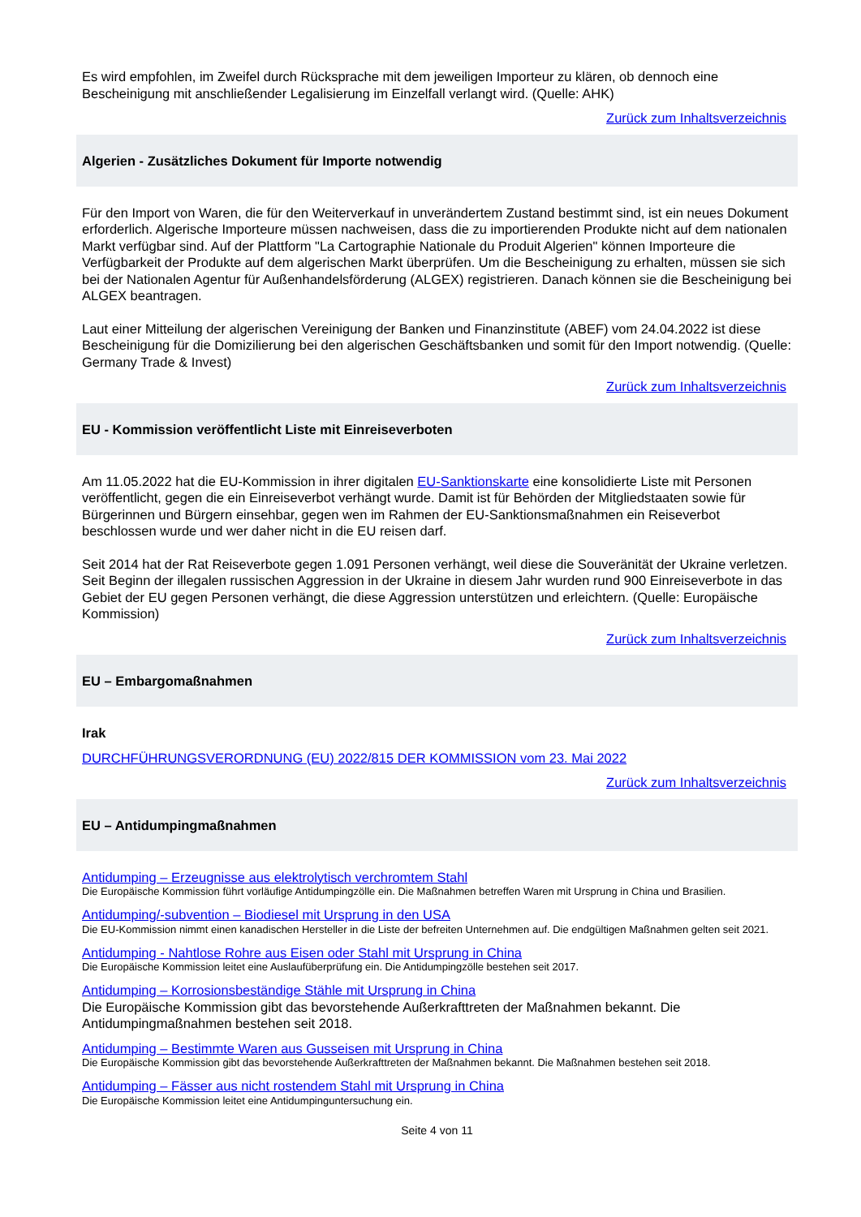Es wird empfohlen, im Zweifel durch Rücksprache mit dem jeweiligen Importeur zu klären, ob dennoch eine Bescheinigung mit anschließender Legalisierung im Einzelfall verlangt wird. (Quelle: AHK)
Zurück zum Inhaltsverzeichnis
Algerien - Zusätzliches Dokument für Importe notwendig
Für den Import von Waren, die für den Weiterverkauf in unverändertem Zustand bestimmt sind, ist ein neues Dokument erforderlich. Algerische Importeure müssen nachweisen, dass die zu importierenden Produkte nicht auf dem nationalen Markt verfügbar sind. Auf der Plattform "La Cartographie Nationale du Produit Algerien" können Importeure die Verfügbarkeit der Produkte auf dem algerischen Markt überprüfen. Um die Bescheinigung zu erhalten, müssen sie sich bei der Nationalen Agentur für Außenhandelsförderung (ALGEX) registrieren. Danach können sie die Bescheinigung bei ALGEX beantragen.
Laut einer Mitteilung der algerischen Vereinigung der Banken und Finanzinstitute (ABEF) vom 24.04.2022 ist diese Bescheinigung für die Domizilierung bei den algerischen Geschäftsbanken und somit für den Import notwendig. (Quelle: Germany Trade & Invest)
Zurück zum Inhaltsverzeichnis
EU - Kommission veröffentlicht Liste mit Einreiseverboten
Am 11.05.2022 hat die EU-Kommission in ihrer digitalen EU-Sanktionskarte eine konsolidierte Liste mit Personen veröffentlicht, gegen die ein Einreiseverbot verhängt wurde. Damit ist für Behörden der Mitgliedstaaten sowie für Bürgerinnen und Bürgern einsehbar, gegen wen im Rahmen der EU-Sanktionsmaßnahmen ein Reiseverbot beschlossen wurde und wer daher nicht in die EU reisen darf.
Seit 2014 hat der Rat Reiseverbote gegen 1.091 Personen verhängt, weil diese die Souveränität der Ukraine verletzen. Seit Beginn der illegalen russischen Aggression in der Ukraine in diesem Jahr wurden rund 900 Einreiseverbote in das Gebiet der EU gegen Personen verhängt, die diese Aggression unterstützen und erleichtern. (Quelle: Europäische Kommission)
Zurück zum Inhaltsverzeichnis
EU – Embargomaßnahmen
Irak
DURCHFÜHRUNGSVERORDNUNG (EU) 2022/815 DER KOMMISSION vom 23. Mai 2022
Zurück zum Inhaltsverzeichnis
EU – Antidumpingmaßnahmen
Antidumping – Erzeugnisse aus elektrolytisch verchromtem Stahl
Die Europäische Kommission führt vorläufige Antidumpingzölle ein. Die Maßnahmen betreffen Waren mit Ursprung in China und Brasilien.
Antidumping/-subvention – Biodiesel mit Ursprung in den USA
Die EU-Kommission nimmt einen kanadischen Hersteller in die Liste der befreiten Unternehmen auf. Die endgültigen Maßnahmen gelten seit 2021.
Antidumping - Nahtlose Rohre aus Eisen oder Stahl mit Ursprung in China
Die Europäische Kommission leitet eine Auslaufüberprüfung ein. Die Antidumpingzölle bestehen seit 2017.
Antidumping – Korrosionsbeständige Stähle mit Ursprung in China
Die Europäische Kommission gibt das bevorstehende Außerkrafttreten der Maßnahmen bekannt. Die Antidumpingmaßnahmen bestehen seit 2018.
Antidumping – Bestimmte Waren aus Gusseisen mit Ursprung in China
Die Europäische Kommission gibt das bevorstehende Außerkrafttreten der Maßnahmen bekannt. Die Maßnahmen bestehen seit 2018.
Antidumping – Fässer aus nicht rostendem Stahl mit Ursprung in China
Die Europäische Kommission leitet eine Antidumpinguntersuchung ein.
Seite 4 von 11